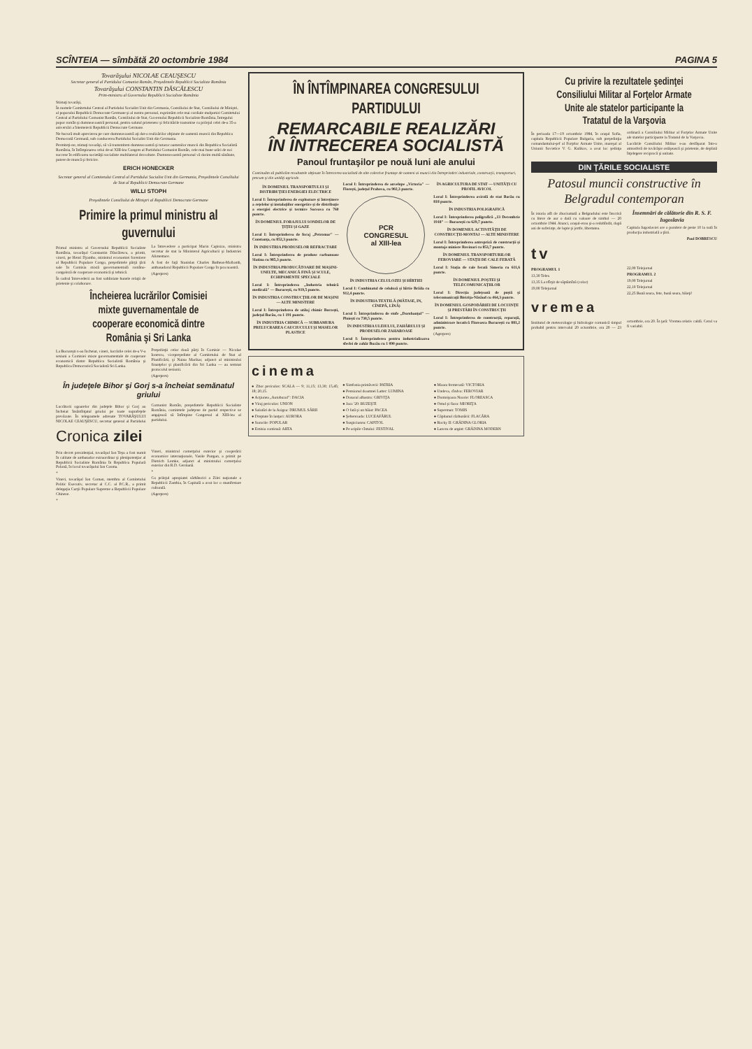SCÎNTEIA — sîmbătă 20 octombrie 1984 PAGINA 5
Tovarăşului NICOLAE CEAUŞESCU
Secretar general al Partidului Comunist Român, Preşedintele Republicii Socialiste România
Tovarăşului CONSTANTIN DĂSCĂLESCU
Prim-ministru al Guvernului Republicii Socialiste România
Stimaţi tovarăşi,
În numele Comitetului Central al Partidului Socialist Unit din Germania, Consiliului de Stat, Consiliului de Miniştri, al poporului Republicii Democrate Germane şi al nostru personal, exprimăm cele mai cordiale mulţumiri Comitetului Central al Partidului Comunist Român, Consiliului de Stat, Guvernului Republicii Socialiste România, întregului popor român şi dumneavoastră personal, pentru salutul prietenesc şi felicitările transmise cu prilejul celei de-a 35-a aniversări a întemeierii Republicii Democrate Germane.
Ne bucură mult aprecierea pe care dumneavoastră aţi dat-o realizărilor obţinute de oamenii muncii din Republica Democrată Germană, sub conducerea Partidului Socialist Unit din Germania.
Permiteţi-ne, stimaţi tovarăşi, să vă transmitem dumneavoastră şi tuturor oamenilor muncii din Republica Socialistă România, în întîmpinarea celui de-al XIII-lea Congres al Partidului Comunist Român, cele mai bune urări de noi succese în edificarea societăţii socialiste multilateral dezvoltate. Dumneavoastră personal vă dorim multă sănătate, putere de muncă şi fericire.
ERICH HONECKER
Secretar general al Comitetului Central al Partidului Socialist Unit din Germania, Preşedintele Consiliului de Stat al Republicii Democrate Germane
WILLI STOPH
Preşedintele Consiliului de Miniştri al Republicii Democrate Germane
Primire la primul ministru al guvernului
Primul ministru al Guvernului Republicii Socialiste România, tovarăşul Constantin Dăscălescu, a primit, vineri, pe Henri Djombo, ministrul economiei forestiere al Republicii Populare Congo, preşedintele părţii ţării sale în Comisia mixtă guvernamentală româno-congoleză de cooperare economică şi tehnică.
În cadrul întrevederii au fost subliniate bunele relaţii de prietenie şi colaborare.
La întrevedere a participat Marin Capisizu, ministru secretar de stat la Ministerul Agriculturii şi Industriei Alimentare.
A fost de faţă Stanislas Charles Batheas-Mollomb, ambasadorul Republicii Populare Congo în ţara noastră.
(Agerpres)
Încheierea lucrărilor Comisiei mixte guvernamentale de cooperare economică dintre România şi Sri Lanka
La Bucureşti s-au încheiat, vineri, lucrările celei de-a V-a sesiuni a Comisiei mixte guvernamentale de cooperare economică dintre Republica Socialistă România şi Republica Democratică Socialistă Sri Lanka.
Preşedinţii celor două părţi în Comisie — Nicolae Ionescu, vicepreşedinte al Comitetului de Stat al Planificării, şi Naina Marikar, adjunct al ministrului finanţelor şi planificării din Sri Lanka — au semnat protocolul sesiunii.
(Agerpres)
În judeţele Bihor şi Gorj s-a încheiat semănatul griului
Lucrătorii ogoarelor din judeţele Bihor şi Gorj au încheiat însămînţatul griului pe toate suprafeţele prevăzute. În telegramele adresate TOVARĂŞULUI NICOLAE CEAUŞESCU, secretar general al Partidului Comunist Român, preşedintele Republicii Socialiste România, comitetele judeţene de partid respective se angajează să întîmpine Congresul al XIII-lea al partidului.
Cronica zilei
Prin decret prezidenţial, tovarăşul Ion Teşu a fost numit în calitate de ambasador extraordinar şi plenipotenţiar al Republicii Socialiste România în Republica Populară Polonă, în locul tovarăşului Ion Cosma.
*
Vineri, tovarăşul Ion Coman, membru al Comitetului Politic Executiv, secretar al C.C. al P.C.R., a primit delegaţia Curţii Populare Supreme a Republicii Populare Chineze.
*
Vineri, ministrul comerţului exterior şi cooperării economice internaţionale, Vasile Pungan, a primit pe Dietrich Lemke, adjunct al ministrului comerţului exterior din R.D. Germană.
*
Cu prilejul apropiatei sărbătoriri a Zilei naţionale a Republicii Zambia, în Capitală a avut loc o manifestare culturală.
(Agerpres)
ÎN ÎNTÎMPINAREA CONGRESULUI PARTIDULUI
REMARCABILE REALIZĂRI
ÎN ÎNTRECEREA SOCIALISTĂ
Panoul fruntaşilor pe nouă luni ale anului
Continuăm să publicăm rezultatele obţinute în întrecerea socialistă de alte colective fruntaşe de oameni ai muncii din întreprinderi industriale, construcţii, transporturi, precum şi din unităţi agricole.
ÎN DOMENIUL TRANSPORTULUI ŞI DISTRIBUŢIEI ENERGIEI ELECTRICE
Locul I: Întreprinderea de exploatare şi întreţinere a reţelelor şi instalaţiilor energetice şi de distribuţie a energiei electrice şi termice Suceava cu 760 puncte.
ÎN DOMENIUL FORAJULUI SONDELOR DE ŢIŢEI ŞI GAZE
Locul I: Întreprinderea de foraj „Petromar" — Constanţa, cu 852,3 puncte.
ÎN INDUSTRIA PRODUSELOR REFRACTARE
Locul I: Întreprinderea de produse carbunoase Slatina cu 985,3 puncte.
ÎN INDUSTRIA PRODUCĂTOARE DE MAŞINI-UNELTE, MECANICĂ FINĂ ŞI SCULE, ECHIPAMENTE SPECIALE
Locul I: Întreprinderea „Industria tehnică medicală" — Bucureşti, cu 919,5 puncte.
ÎN INDUSTRIA CONSTRUCŢIILOR DE MAŞINI — ALTE MINISTERE
Locul I: Întreprinderea de utilaj chimic Borzeşti, judeţul Bacău, cu 1 191 puncte.
ÎN INDUSTRIA CHIMICĂ — SUBRAMURA PRELUCRAREA CAUCIUCULUI ŞI MASELOR PLASTICE
Locul I: Întreprinderea de anvelope „Victoria" — Floreşti, judeţul Prahova, cu 902,3 puncte.
PCR
CONGRESUL
al XIII-lea
ÎN INDUSTRIA CELULOZEI ŞI HÎRTIEI
Locul I: Combinatul de celuloză şi hîrtie Brăila cu 912,4 puncte.
ÎN INDUSTRIA TEXTILĂ (MĂTASE, IN, CÎNEPĂ, LÎNĂ)
Locul I: Întreprinderea de stofe „Dorobanţul" — Ploieşti cu 730,5 puncte.
ÎN INDUSTRIA ULEIULUI, ZAHĂRULUI ŞI PRODUSELOR ZAHAROASE
Locul I: Întreprinderea pentru industrializarea sfeclei de zahăr Buzău cu 1 090 puncte.
ÎN AGRICULTURA DE STAT — UNITĂŢI CU PROFIL AVICOL
Locul I: Întreprinderea avicolă de stat Bacău cu 818 puncte.
ÎN INDUSTRIA POLIGRAFICĂ
Locul I: Întreprinderea poligrafică „13 Decembrie 1918" — Bucureşti cu 629,7 puncte.
ÎN DOMENIUL ACTIVITĂŢII DE CONSTRUCŢII-MONTAJ — ALTE MINISTERE
Locul I: Întreprinderea antrepriză de construcţii şi montaje miniere Rovinari cu 853,7 puncte.
ÎN DOMENIUL TRANSPORTURILOR FEROVIARE — STAŢII DE CALE FERATĂ
Locul I: Staţia de cale ferată Simeria cu 611,6 puncte.
ÎN DOMENIUL POŞTEI ŞI TELECOMUNICAŢIILOR
Locul I: Direcţia judeţeană de poştă şi telecomunicaţii Bistriţa-Năsăud cu 464,3 puncte.
ÎN DOMENIUL GOSPODĂRIEI DE LOCUINŢE ŞI PRESTĂRI ÎN CONSTRUCŢII
Locul I: Întreprinderea de construcţii, reparaţii, administrare locativă Floreasca Bucureşti cu 881,2 puncte.
(Agerpres)
cinema
● Zbor periculos: SCALA — 9; 11,15; 13,30; 15,45; 18; 20,15.
● Acţiunea „Autobuzul": DACIA
● Viraj periculos: UNION
● Salutări de la Azigza: DRUMUL SĂRII
● Dreptate în lanţuri: AURORA
● Surorile: POPULAR
● Emisia continuă: ARTA
● Simfonia primăverii: PATRIA
● Pensionul doamnei Latter: LUMINA
● Dosarul albastru: GRIVIŢA
● Jazz '20: BUZEŞTI
● O fată şi un băiat: PACEA
● Şeherezada: LUCEAFĂRUL
● Suspiciunea: CAPITOL
● Pe aripile vîntului: FESTIVAL
● Moara fermecată: VICTORIA
● Undeva, cîndva: FEROVIAR
● Domnişoara Noorie: FLOREASCA
● Omul şi fiara: MIORIŢA
● Superman: TOMIS
● Căpitanul răzbunării: FLACĂRA
● Rocky II: GRĂDINA GLORIA
● Lancea de argint: GRĂDINA MODERN
Cu privire la rezultatele şedinţei Consiliului Militar al Forţelor Armate Unite ale statelor participante la Tratatul de la Varşovia
În perioada 17—19 octombrie 1984, în oraşul Sofia, capitala Republicii Populare Bulgaria, sub preşedinţia comandantului-şef al Forţelor Armate Unite, mareşal al Uniunii Sovietice V. G. Kulikov, a avut loc şedinţa ordinară a Consiliului Militar al Forţelor Armate Unite ale statelor participante la Tratatul de la Varşovia.
Lucrările Consiliului Militar s-au desfăşurat într-o atmosferă de tovărăşie ostăşească şi prietenie, de deplină înţelegere reciprocă şi unitate.
DIN ŢĂRILE SOCIALISTE
Patosul muncii constructive în Belgradul contemporan
În istoria atît de zbuciumată a Belgradului este înscrisă cu litere de aur o dată cu valoare de simbol — 20 octombrie 1944. Atunci, oraşul-erou şi-a redobîndit, după ani de suferinţe, de lupte şi jertfe, libertatea.
Însemnări de călătorie din R. S. F. Iugoslavia
Capitala Iugoslaviei are o pondere de peste 10 la sută în producţia industrială a ţării.
Paul DOBRESCU
tv
PROGRAMUL 1
13,30 Telex
13,35 La sfîrşit de săptămînă (color)
19,00 Telejurnal
22,00 Telejurnal
PROGRAMUL 2
19,00 Telejurnal
22,10 Telejurnal
22,25 Bună seara, fete, bună seara, băieţi!
vremea
Institutul de meteorologie şi hidrologie comunică timpul probabil pentru intervalul 20 octombrie, ora 20 — 23 octombrie, ora 20. În ţară: Vremea relativ caldă. Cerul va fi variabil.